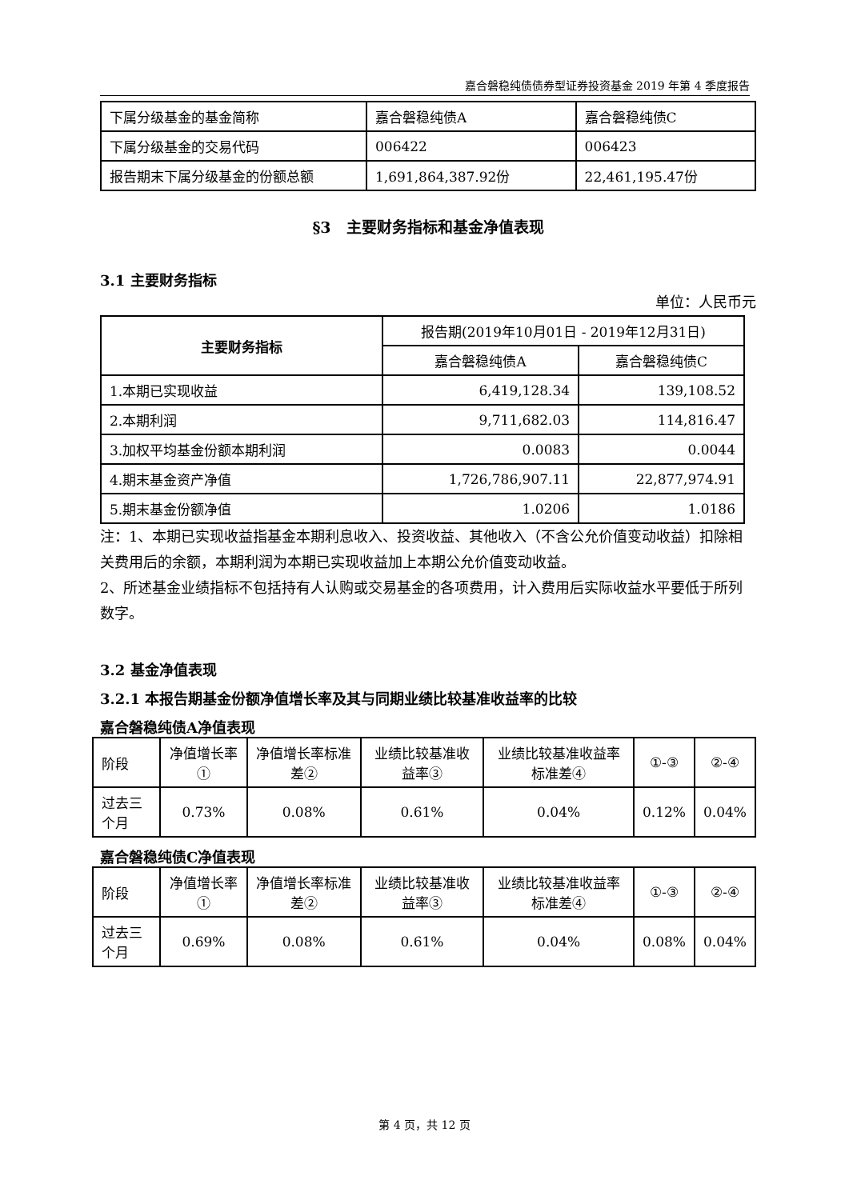嘉合磐稳纯债债券型证券投资基金 2019 年第 4 季度报告
| 下属分级基金的基金简称 | 嘉合磐稳纯债A | 嘉合磐稳纯债C |
| 下属分级基金的交易代码 | 006422 | 006423 |
| 报告期末下属分级基金的份额总额 | 1,691,864,387.92份 | 22,461,195.47份 |
§3　主要财务指标和基金净值表现
3.1 主要财务指标
单位：人民币元
| 主要财务指标 | 报告期(2019年10月01日 - 2019年12月31日) | |
| | 嘉合磐稳纯债A | 嘉合磐稳纯债C |
| 1.本期已实现收益 | 6,419,128.34 | 139,108.52 |
| 2.本期利润 | 9,711,682.03 | 114,816.47 |
| 3.加权平均基金份额本期利润 | 0.0083 | 0.0044 |
| 4.期末基金资产净值 | 1,726,786,907.11 | 22,877,974.91 |
| 5.期末基金份额净值 | 1.0206 | 1.0186 |
注：1、本期已实现收益指基金本期利息收入、投资收益、其他收入（不含公允价值变动收益）扣除相关费用后的余额，本期利润为本期已实现收益加上本期公允价值变动收益。
2、所述基金业绩指标不包括持有人认购或交易基金的各项费用，计入费用后实际收益水平要低于所列数字。
3.2 基金净值表现
3.2.1 本报告期基金份额净值增长率及其与同期业绩比较基准收益率的比较
嘉合磐稳纯债A净值表现
| 阶段 | 净值增长率① | 净值增长率标准差② | 业绩比较基准收益率③ | 业绩比较基准收益率标准差④ | ①-③ | ②-④ |
| 过去三个月 | 0.73% | 0.08% | 0.61% | 0.04% | 0.12% | 0.04% |
嘉合磐稳纯债C净值表现
| 阶段 | 净值增长率① | 净值增长率标准差② | 业绩比较基准收益率③ | 业绩比较基准收益率标准差④ | ①-③ | ②-④ |
| 过去三个月 | 0.69% | 0.08% | 0.61% | 0.04% | 0.08% | 0.04% |
第 4 页，共 12 页